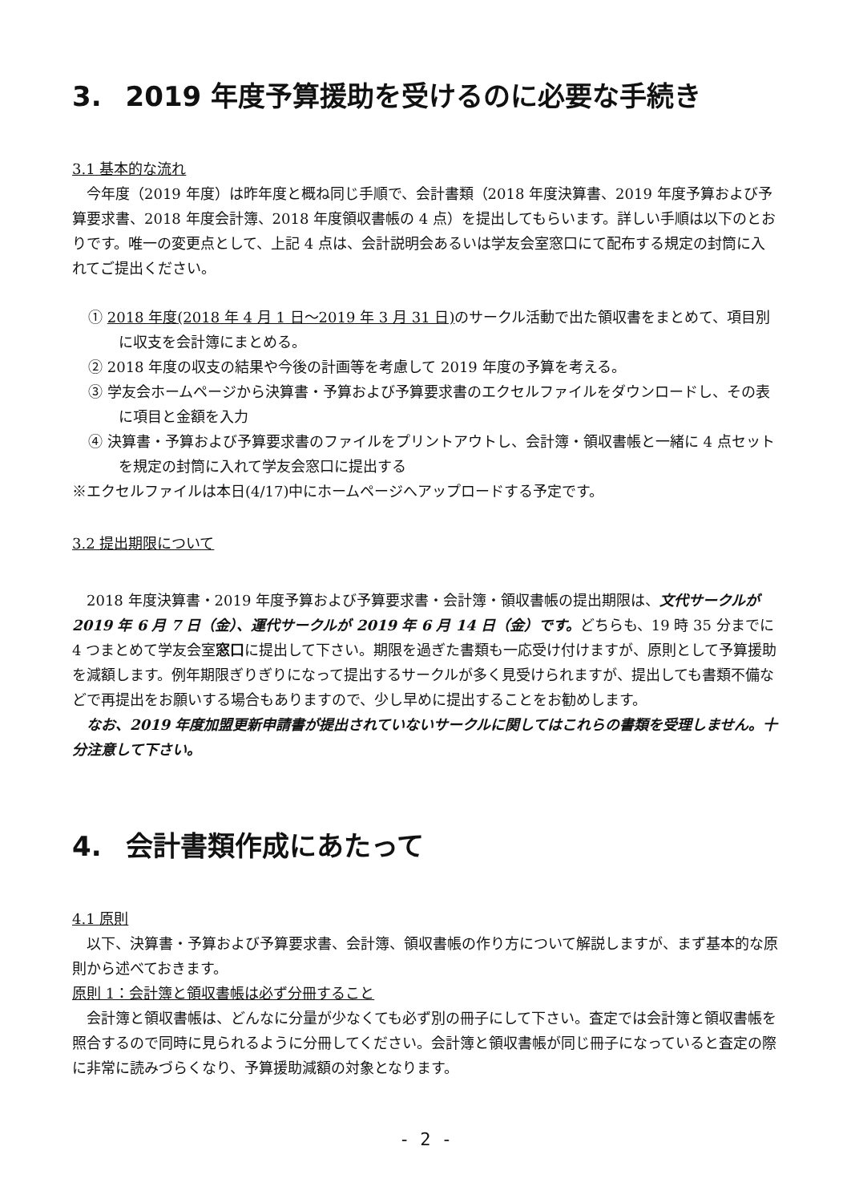3. 2019 年度予算援助を受けるのに必要な手続き
3.1 基本的な流れ
今年度（2019 年度）は昨年度と概ね同じ手順で、会計書類（2018 年度決算書、2019 年度予算および予算要求書、2018 年度会計簿、2018 年度領収書帳の 4 点）を提出してもらいます。詳しい手順は以下のとおりです。唯一の変更点として、上記 4 点は、会計説明会あるいは学友会室窓口にて配布する規定の封筒に入れてご提出ください。
① 2018 年度(2018 年 4 月 1 日～2019 年 3 月 31 日) のサークル活動で出た領収書をまとめて、項目別に収支を会計簿にまとめる。
② 2018 年度の収支の結果や今後の計画等を考慮して 2019 年度の予算を考える。
③ 学友会ホームページから決算書・予算および予算要求書のエクセルファイルをダウンロードし、その表に項目と金額を入力
④ 決算書・予算および予算要求書のファイルをプリントアウトし、会計簿・領収書帳と一緒に 4 点セットを規定の封筒に入れて学友会窓口に提出する
※エクセルファイルは本日(4/17)中にホームページへアップロードする予定です。
3.2 提出期限について
2018 年度決算書・2019 年度予算および予算要求書・会計簿・領収書帳の提出期限は、文代サークルが 2019 年 6 月 7 日（金）、運代サークルが 2019 年 6 月 14 日（金）です。どちらも、19 時 35 分までに 4 つまとめて学友会室窓口に提出して下さい。期限を過ぎた書類も一応受け付けますが、原則として予算援助を減額します。例年期限ぎりぎりになって提出するサークルが多く見受けられますが、提出しても書類不備などで再提出をお願いする場合もありますので、少し早めに提出することをお勧めします。
なお、2019 年度加盟更新申請書が提出されていないサークルに関してはこれらの書類を受理しません。十分注意して下さい。
4. 会計書類作成にあたって
4.1 原則
以下、決算書・予算および予算要求書、会計簿、領収書帳の作り方について解説しますが、まず基本的な原則から述べておきます。
原則 1：会計簿と領収書帳は必ず分冊すること
会計簿と領収書帳は、どんなに分量が少なくても必ず別の冊子にして下さい。査定では会計簿と領収書帳を照合するので同時に見られるように分冊してください。会計簿と領収書帳が同じ冊子になっていると査定の際に非常に読みづらくなり、予算援助減額の対象となります。
- 2 -